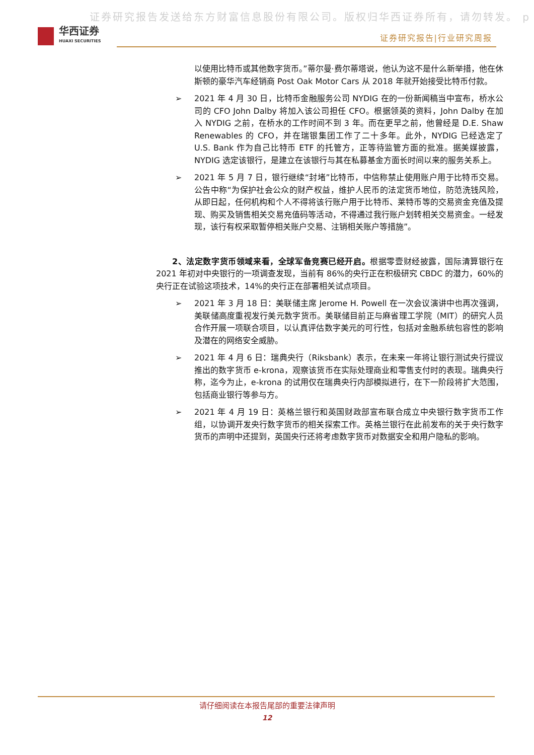证券研究报告发送给东方财富信息股份有限公司。版权归华西证券所有，请勿转发。 p
华西证券
HUAXI SECURITIES
证券研究报告|行业研究周报
以使用比特币或其他数字货币。”蒂尔曼·费尔蒂塔说，他认为这不是什么新举措，他在休斯顿的豪华汽车经销商 Post Oak Motor Cars 从 2018 年就开始接受比特币付款。
➢ 2021 年 4 月 30 日，比特币金融服务公司 NYDIG 在的一份新闻稿当中宣布，桥水公司的 CFO John Dalby 将加入该公司担任 CFO。根据领英的资料，John Dalby 在加入 NYDIG 之前，在桥水的工作时间不到 3 年。而在更早之前，他曾经是 D.E. Shaw Renewables 的 CFO，并在瑞银集团工作了二十多年。此外，NYDIG 已经选定了 U.S. Bank 作为自己比特币 ETF 的托管方，正等待监管方面的批准。据美媒披露，NYDIG 选定该银行，是建立在该银行与其在私募基金方面长时间以来的服务关系上。
➢ 2021 年 5 月 7 日，银行继续“封堵”比特币，中信称禁止使用账户用于比特币交易。公告中称“为保护社会公众的财产权益，维护人民币的法定货币地位，防范洗钱风险，从即日起，任何机构和个人不得将该行账户用于比特币、莱特币等的交易资金充值及提现、购买及销售相关交易充值码等活动，不得通过我行账户划转相关交易资金。一经发现，该行有权采取暂停相关账户交易、注销相关账户等措施”。
2、法定数字货币领域来看，全球军备竞赛已经开启。根据零壹财经披露，国际清算银行在 2021 年初对中央银行的一项调查发现，当前有 86%的央行正在积极研究 CBDC 的潜力，60%的央行正在试验这项技术，14%的央行正在部署相关试点项目。
➢ 2021 年 3 月 18 日：美联储主席 Jerome H. Powell 在一次会议演讲中也再次强调，美联储高度重视发行美元数字货币。美联储目前正与麻省理工学院（MIT）的研究人员合作开展一项联合项目，以认真评估数字美元的可行性，包括对金融系统包容性的影响及潜在的网络安全威胁。
➢ 2021 年 4 月 6 日：瑞典央行（Riksbank）表示，在未来一年将让银行测试央行提议推出的数字货币 e-krona，观察该货币在实际处理商业和零售支付时的表现。瑞典央行称，迄今为止，e-krona 的试用仅在瑞典央行内部模拟进行，在下一阶段将扩大范围，包括商业银行等参与方。
➢ 2021 年 4 月 19 日：英格兰银行和英国财政部宣布联合成立中央银行数字货币工作组，以协调开发央行数字货币的相关探索工作。英格兰银行在此前发布的关于央行数字货币的声明中还提到，英国央行还将考虑数字货币对数据安全和用户隐私的影响。
请仔细阅读在本报告尾部的重要法律声明
12